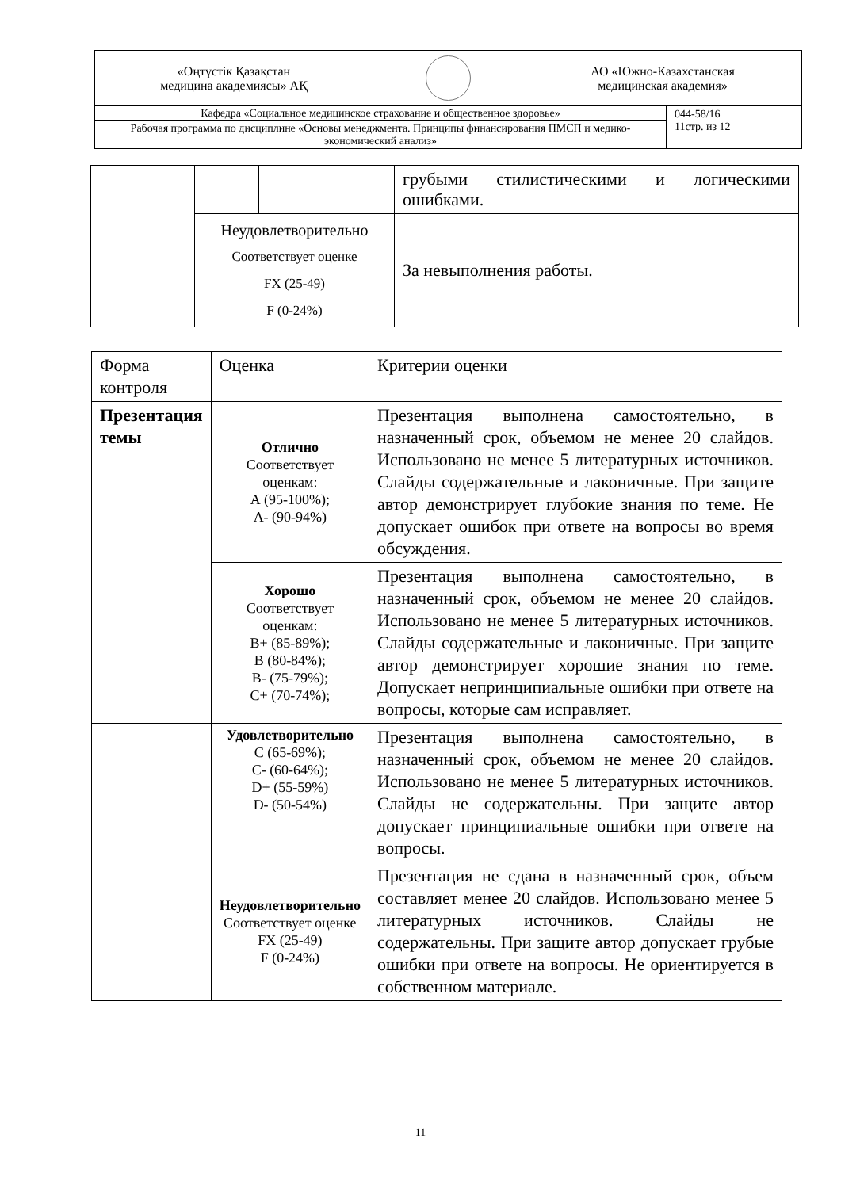| «Оңтүстік Қазақстан медицина академиясы» АҚ АО «Южно-Казахстанская медицинская академия» | |
| Кафедра «Социальное медицинское страхование и общественное здоровье» | 044-58/16 11стр. из 12 |
| Рабочая программа по дисциплине «Основы менеджмента. Принципы финансирования ПМСП и медико-экономический анализ» | |
| | | | грубыми стилистическими и логическими ошибками. |
| | Неудовлетворительно Соответствует оценке FX (25-49) F (0-24%) | | За невыполнения работы. |
| Форма контроля | Оценка | Критерии оценки |
| Презентация темы | Отлично Соответствует оценкам: А (95-100%); А- (90-94%) | Презентация выполнена самостоятельно, в назначенный срок, объемом не менее 20 слайдов. Использовано не менее 5 литературных источников. Слайды содержательные и лаконичные. При защите автор демонстрирует глубокие знания по теме. Не допускает ошибок при ответе на вопросы во время обсуждения. |
| | Хорошо Соответствует оценкам: В+ (85-89%); В (80-84%); В- (75-79%); С+ (70-74%); | Презентация выполнена самостоятельно, в назначенный срок, объемом не менее 20 слайдов. Использовано не менее 5 литературных источников. Слайды содержательные и лаконичные. При защите автор демонстрирует хорошие знания по теме. Допускает непринципиальные ошибки при ответе на вопросы, которые сам исправляет. |
| | Удовлетворительно С (65-69%); С- (60-64%); D+ (55-59%) D- (50-54%) | Презентация выполнена самостоятельно, в назначенный срок, объемом не менее 20 слайдов. Использовано не менее 5 литературных источников. Слайды не содержательны. При защите автор допускает принципиальные ошибки при ответе на вопросы. |
| | Неудовлетворительно Соответствует оценке FX (25-49) F (0-24%) | Презентация не сдана в назначенный срок, объем составляет менее 20 слайдов. Использовано менее 5 литературных источников. Слайды не содержательны. При защите автор допускает грубые ошибки при ответе на вопросы. Не ориентируется в собственном материале. |
11